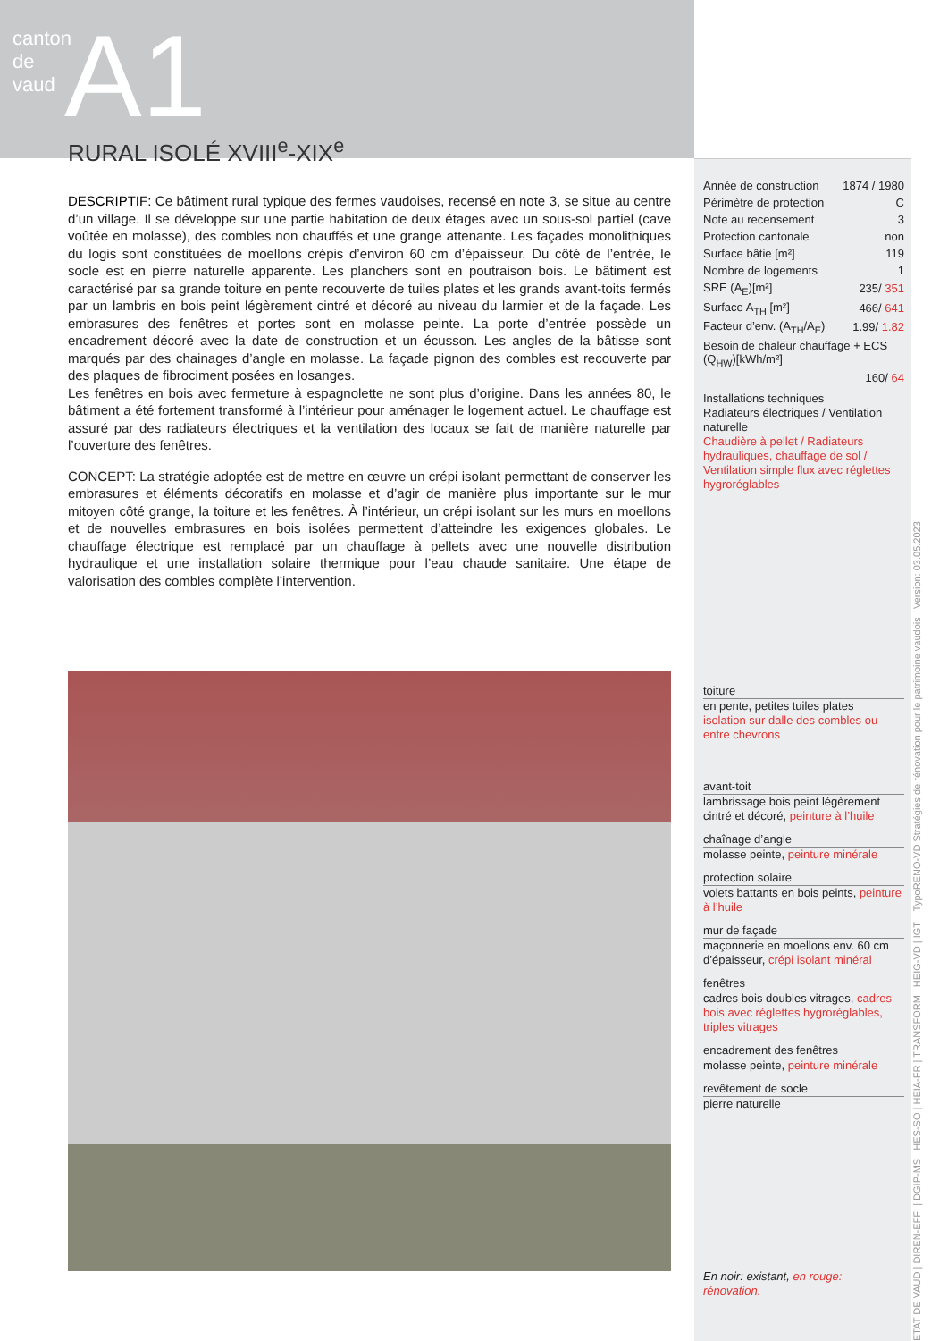canton de vaud
A1 RURAL ISOLÉ XVIII<sup>e</sup>-XIX<sup>e</sup>
DESCRIPTIF: Ce bâtiment rural typique des fermes vaudoises, recensé en note 3, se situe au centre d’un village. Il se développe sur une partie habitation de deux étages avec un sous-sol partiel (cave voûtée en molasse), des combles non chauffés et une grange attenante. Les façades monolithiques du logis sont constituées de moellons crépis d’environ 60 cm d’épaisseur. Du côté de l’entrée, le socle est en pierre naturelle apparente. Les planchers sont en poutraison bois. Le bâtiment est caractérisé par sa grande toiture en pente recouverte de tuiles plates et les grands avant-toits fermés par un lambris en bois peint légèrement cintré et décoré au niveau du larmier et de la façade. Les embrasures des fenêtres et portes sont en molasse peinte. La porte d’entrée possède un encadrement décoré avec la date de construction et un écusson. Les angles de la bâtisse sont marqués par des chainages d’angle en molasse. La façade pignon des combles est recouverte par des plaques de fibrociment posées en losanges.
Les fenêtres en bois avec fermeture à espagnolette ne sont plus d’origine. Dans les années 80, le bâtiment a été fortement transformé à l’intérieur pour aménager le logement actuel. Le chauffage est assuré par des radiateurs électriques et la ventilation des locaux se fait de manière naturelle par l’ouverture des fenêtres.
CONCEPT: La stratégie adoptée est de mettre en œuvre un crépi isolant permettant de conserver les embrasures et éléments décoratifs en molasse et d’agir de manière plus importante sur le mur mitoyen côté grange, la toiture et les fenêtres. À l’intérieur, un crépi isolant sur les murs en moellons et de nouvelles embrasures en bois isolées permettent d’atteindre les exigences globales. Le chauffage électrique est remplacé par un chauffage à pellets avec une nouvelle distribution hydraulique et une installation solaire thermique pour l’eau chaude sanitaire. Une étape de valorisation des combles complète l’intervention.
| Année de construction | 1874 / 1980 |
| Périmètre de protection | C |
| Note au recensement | 3 |
| Protection cantonale | non |
| Surface bâtie [m²] | 119 |
| Nombre de logements | 1 |
| SRE (A<sub>E</sub>)[m²] | 235/ 351 |
| Surface A<sub>TH</sub> [m²] | 466/ 641 |
| Facteur d’env. (A<sub>TH</sub>/A<sub>E</sub>) | 1.99/ 1.82 |
| Besoin de chaleur chauffage + ECS (Q<sub>HW</sub>)[kWh/m²] | |
| | 160/ 64 |
Installations techniques
Radiateurs électriques / Ventilation naturelle
Chaudière à pellet / Radiateurs hydrauliques, chauffage de sol / Ventilation simple flux avec réglettes hygroréglables
En noir: existant, en rouge: rénovation.
toiture
en pente, petites tuiles plates
isolation sur dalle des combles ou entre chevrons
avant-toit
lambrissage bois peint légèrement cintré et décoré, peinture à l’huile
chaînage d’angle
molasse peinte, peinture minérale
protection solaire
volets battants en bois peints, peinture à l’huile
mur de façade
maçonnerie en moellons env. 60 cm d’épaisseur, crépi isolant minéral
fenêtres
cadres bois doubles vitrages, cadres bois avec réglettes hygroréglables, triples vitrages
encadrement des fenêtres
molasse peinte, peinture minérale
revêtement de socle
pierre naturelle
ETAT DE VAUD | DIREN-EFFI | DGIP-MS HES-SO | HEIA-FR | TRANSFORM | HEIG-VD | IGT TypoRENO-VD Stratégies de rénovation pour le patrimoine vaudois Version: 03.05.2023